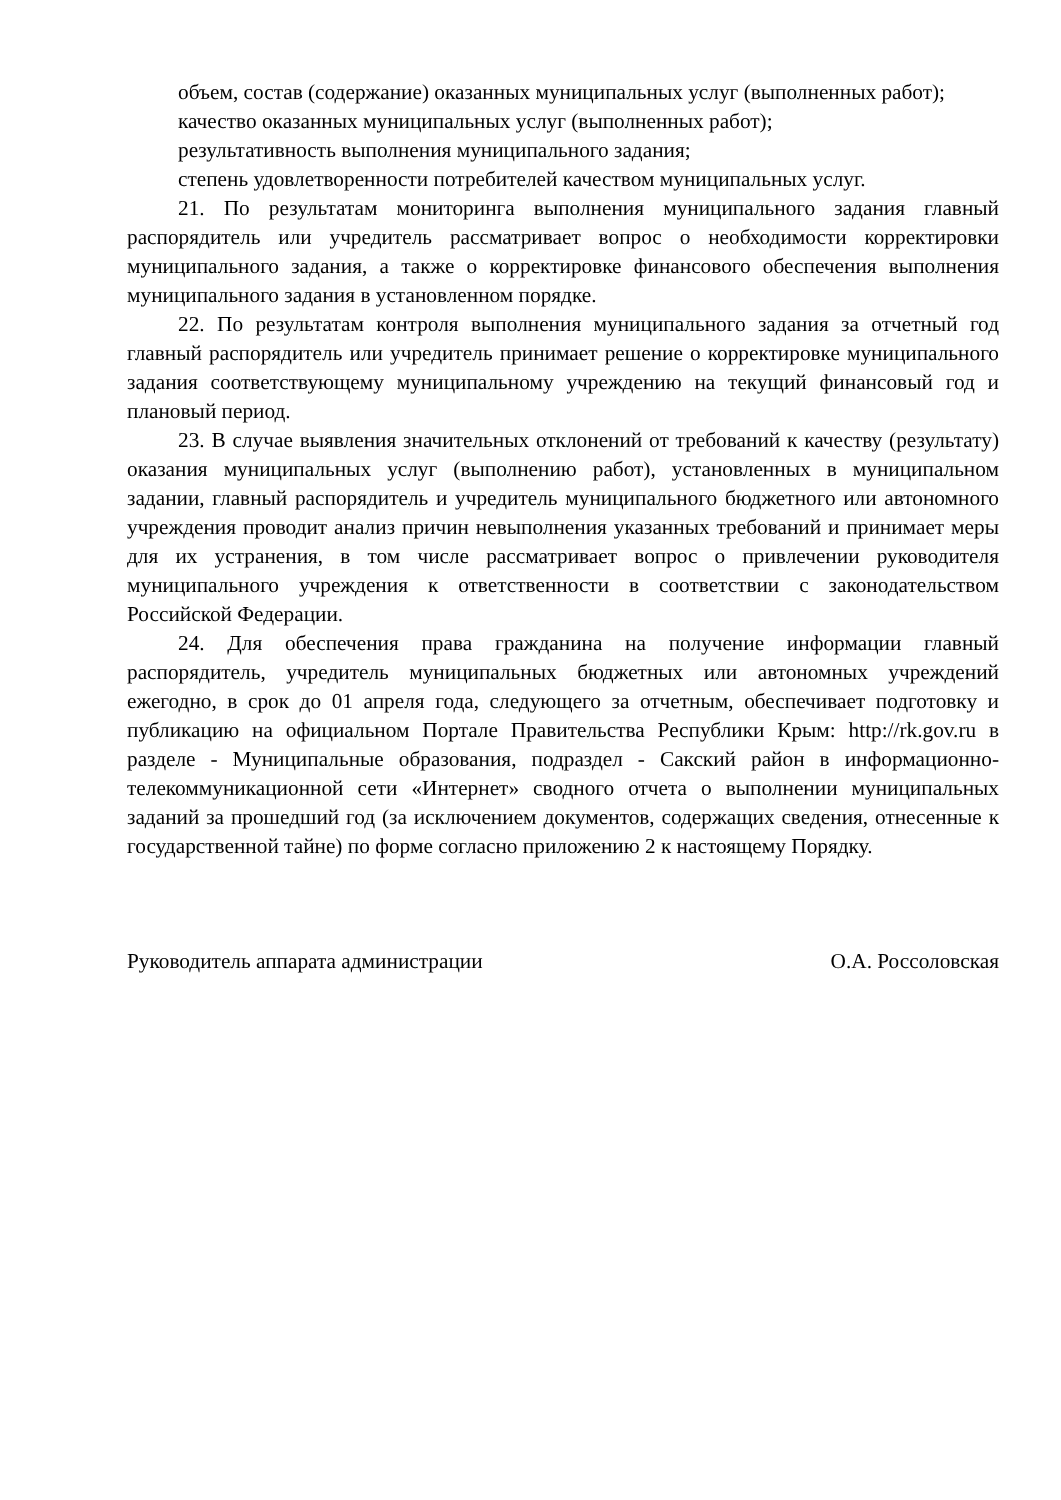объем, состав (содержание) оказанных муниципальных услуг (выполненных работ);
качество оказанных муниципальных услуг (выполненных работ);
результативность выполнения муниципального задания;
степень удовлетворенности потребителей качеством муниципальных услуг.
21. По результатам мониторинга выполнения муниципального задания главный распорядитель или учредитель рассматривает вопрос о необходимости корректировки муниципального задания, а также о корректировке финансового обеспечения выполнения муниципального задания в установленном порядке.
22. По результатам контроля выполнения муниципального задания за отчетный год главный распорядитель или учредитель принимает решение о корректировке муниципального задания соответствующему муниципальному учреждению на текущий финансовый год и плановый период.
23. В случае выявления значительных отклонений от требований к качеству (результату) оказания муниципальных услуг (выполнению работ), установленных в муниципальном задании, главный распорядитель и учредитель муниципального бюджетного или автономного учреждения проводит анализ причин невыполнения указанных требований и принимает меры для их устранения, в том числе рассматривает вопрос о привлечении руководителя муниципального учреждения к ответственности в соответствии с законодательством Российской Федерации.
24. Для обеспечения права гражданина на получение информации главный распорядитель, учредитель муниципальных бюджетных или автономных учреждений ежегодно, в срок до 01 апреля года, следующего за отчетным, обеспечивает подготовку и публикацию на официальном Портале Правительства Республики Крым: http://rk.gov.ru в разделе - Муниципальные образования, подраздел - Сакский район в информационно-телекоммуникационной сети «Интернет» сводного отчета о выполнении муниципальных заданий за прошедший год (за исключением документов, содержащих сведения, отнесенные к государственной тайне) по форме согласно приложению 2 к настоящему Порядку.
Руководитель аппарата администрации О.А. Россоловская